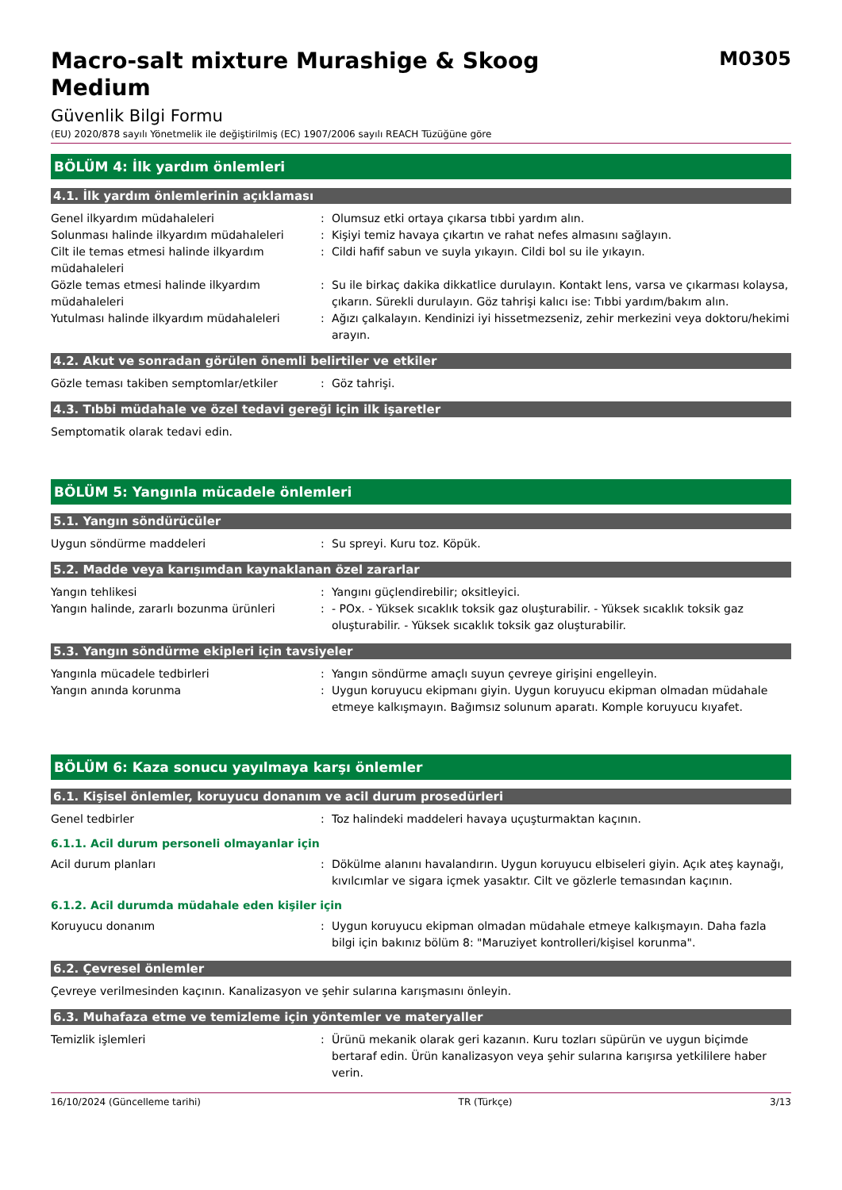Macro-salt mixture Murashige & Skoog
Medium
M0305
Güvenlik Bilgi Formu
(EU) 2020/878 sayılı Yönetmelik ile değiştirilmiş (EC) 1907/2006 sayılı REACH Tüzüğüne göre
BÖLÜM 4: İlk yardım önlemleri
4.1. İlk yardım önlemlerinin açıklaması
Genel ilkyardım müdahaleleri : Olumsuz etki ortaya çıkarsa tıbbi yardım alın.
Solunması halinde ilkyardım müdahaleleri : Kişiyi temiz havaya çıkartın ve rahat nefes almasını sağlayın.
Cilt ile temas etmesi halinde ilkyardım müdahaleleri
: Cildi hafif sabun ve suyla yıkayın. Cildi bol su ile yıkayın.
Gözle temas etmesi halinde ilkyardım müdahaleleri
: Su ile birkaç dakika dikkatlice durulayın. Kontakt lens, varsa ve çıkarması kolaysa, çıkarın. Sürekli durulayın. Göz tahrişi kalıcı ise: Tıbbi yardım/bakım alın.
Yutulması halinde ilkyardım müdahaleleri : Ağızı çalkalayın. Kendinizi iyi hissetmezseniz, zehir merkezini veya doktoru/hekimi arayın.
4.2. Akut ve sonradan görülen önemli belirtiler ve etkiler
Gözle teması takiben semptomlar/etkiler : Göz tahrişi.
4.3. Tıbbi müdahale ve özel tedavi gereği için ilk işaretler
Semptomatik olarak tedavi edin.
BÖLÜM 5: Yangınla mücadele önlemleri
5.1. Yangın söndürücüler
Uygun söndürme maddeleri : Su spreyi. Kuru toz. Köpük.
5.2. Madde veya karışımdan kaynaklanan özel zararlar
Yangın tehlikesi : Yangını güçlendirebilir; oksitleyici.
Yangın halinde, zararlı bozunma ürünleri : - POx. - Yüksek sıcaklık toksik gaz oluşturabilir. - Yüksek sıcaklık toksik gaz oluşturabilir. - Yüksek sıcaklık toksik gaz oluşturabilir.
5.3. Yangın söndürme ekipleri için tavsiyeler
Yangınla mücadele tedbirleri : Yangın söndürme amaçlı suyun çevreye girişini engelleyin.
Yangın anında korunma : Uygun koruyucu ekipmanı giyin. Uygun koruyucu ekipman olmadan müdahale etmeye kalkışmayın. Bağımsız solunum aparatı. Komple koruyucu kıyafet.
BÖLÜM 6: Kaza sonucu yayılmaya karşı önlemler
6.1. Kişisel önlemler, koruyucu donanım ve acil durum prosedürleri
Genel tedbirler : Toz halindeki maddeleri havaya uçuşturmaktan kaçının.
6.1.1. Acil durum personeli olmayanlar için
Acil durum planları : Dökülme alanını havalandırın. Uygun koruyucu elbiseleri giyin. Açık ateş kaynağı, kıvılcımlar ve sigara içmek yasaktır. Cilt ve gözlerle temasından kaçının.
6.1.2. Acil durumda müdahale eden kişiler için
Koruyucu donanım : Uygun koruyucu ekipman olmadan müdahale etmeye kalkışmayın. Daha fazla bilgi için bakınız bölüm 8: "Maruziyet kontrolleri/kişisel korunma".
6.2. Çevresel önlemler
Çevreye verilmesinden kaçının. Kanalizasyon ve şehir sularına karışmasını önleyin.
6.3. Muhafaza etme ve temizleme için yöntemler ve materyaller
Temizlik işlemleri : Ürünü mekanik olarak geri kazanın. Kuru tozları süpürün ve uygun biçimde bertaraf edin. Ürün kanalizasyon veya şehir sularına karışırsa yetkililere haber verin.
16/10/2024 (Güncelleme tarihi) TR (Türkçe) 3/13